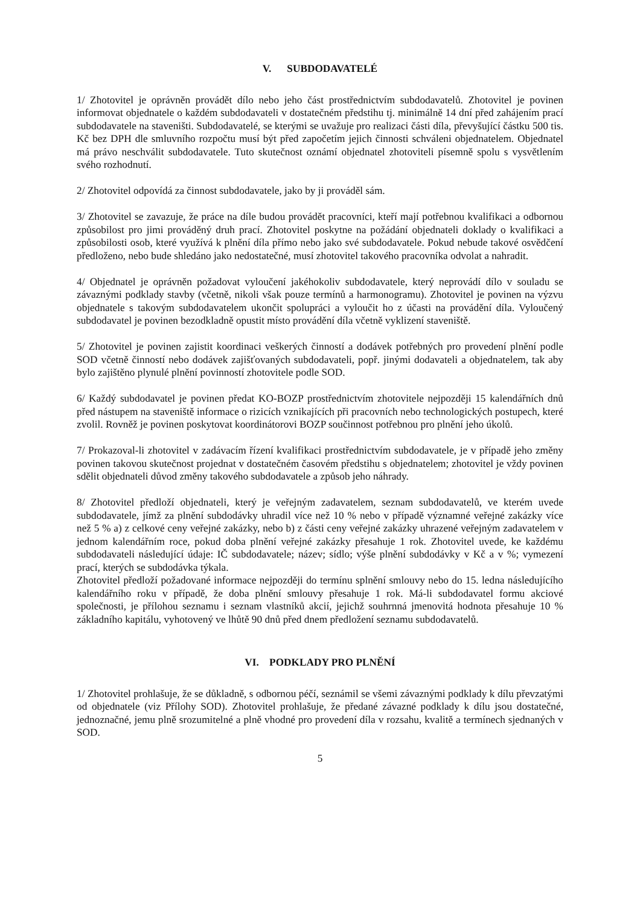V. SUBDODAVATELÉ
1/ Zhotovitel je oprávněn provádět dílo nebo jeho část prostřednictvím subdodavatelů. Zhotovitel je povinen informovat objednatele o každém subdodavateli v dostatečném předstihu tj. minimálně 14 dní před zahájením prací subdodavatele na staveništi. Subdodavatelé, se kterými se uvažuje pro realizaci části díla, převyšující částku 500 tis. Kč bez DPH dle smluvního rozpočtu musí být před započetím jejich činnosti schváleni objednatelem. Objednatel má právo neschválit subdodavatele. Tuto skutečnost oznámí objednatel zhotoviteli písemně spolu s vysvětlením svého rozhodnutí.
2/ Zhotovitel odpovídá za činnost subdodavatele, jako by ji prováděl sám.
3/ Zhotovitel se zavazuje, že práce na díle budou provádět pracovníci, kteří mají potřebnou kvalifikaci a odbornou způsobilost pro jimi prováděný druh prací. Zhotovitel poskytne na požádání objednateli doklady o kvalifikaci a způsobilosti osob, které využívá k plnění díla přímo nebo jako své subdodavatele. Pokud nebude takové osvědčení předloženo, nebo bude shledáno jako nedostatečné, musí zhotovitel takového pracovníka odvolat a nahradit.
4/ Objednatel je oprávněn požadovat vyloučení jakéhokoliv subdodavatele, který neprovádí dílo v souladu se závaznými podklady stavby (včetně, nikoli však pouze termínů a harmonogramu). Zhotovitel je povinen na výzvu objednatele s takovým subdodavatelem ukončit spolupráci a vyloučit ho z účasti na provádění díla. Vyloučený subdodavatel je povinen bezodkladně opustit místo provádění díla včetně vyklizení staveniště.
5/ Zhotovitel je povinen zajistit koordinaci veškerých činností a dodávek potřebných pro provedení plnění podle SOD včetně činností nebo dodávek zajišťovaných subdodavateli, popř. jinými dodavateli a objednatelem, tak aby bylo zajištěno plynulé plnění povinností zhotovitele podle SOD.
6/ Každý subdodavatel je povinen předat KO-BOZP prostřednictvím zhotovitele nejpozději 15 kalendářních dnů před nástupem na staveniště informace o rizicích vznikajících při pracovních nebo technologických postupech, které zvolil. Rovněž je povinen poskytovat koordinátorovi BOZP součinnost potřebnou pro plnění jeho úkolů.
7/ Prokazoval-li zhotovitel v zadávacím řízení kvalifikaci prostřednictvím subdodavatele, je v případě jeho změny povinen takovou skutečnost projednat v dostatečném časovém předstihu s objednatelem; zhotovitel je vždy povinen sdělit objednateli důvod změny takového subdodavatele a způsob jeho náhrady.
8/ Zhotovitel předloží objednateli, který je veřejným zadavatelem, seznam subdodavatelů, ve kterém uvede subdodavatele, jímž za plnění subdodávky uhradil více než 10 % nebo v případě významné veřejné zakázky více než 5 % a) z celkové ceny veřejné zakázky, nebo b) z části ceny veřejné zakázky uhrazené veřejným zadavatelem v jednom kalendářním roce, pokud doba plnění veřejné zakázky přesahuje 1 rok. Zhotovitel uvede, ke každému subdodavateli následující údaje: IČ subdodavatele; název; sídlo; výše plnění subdodávky v Kč a v %; vymezení prací, kterých se subdodávka týkala.
Zhotovitel předloží požadované informace nejpozději do termínu splnění smlouvy nebo do 15. ledna následujícího kalendářního roku v případě, že doba plnění smlouvy přesahuje 1 rok. Má-li subdodavatel formu akciové společnosti, je přílohou seznamu i seznam vlastníků akcií, jejichž souhrnná jmenovitá hodnota přesahuje 10 % základního kapitálu, vyhotovený ve lhůtě 90 dnů před dnem předložení seznamu subdodavatelů.
VI. PODKLADY PRO PLNĚNÍ
1/ Zhotovitel prohlašuje, že se důkladně, s odbornou péčí, seznámil se všemi závaznými podklady k dílu převzatými od objednatele (viz Přílohy SOD). Zhotovitel prohlašuje, že předané závazné podklady k dílu jsou dostatečné, jednoznačné, jemu plně srozumitelné a plně vhodné pro provedení díla v rozsahu, kvalitě a termínech sjednaných v SOD.
5